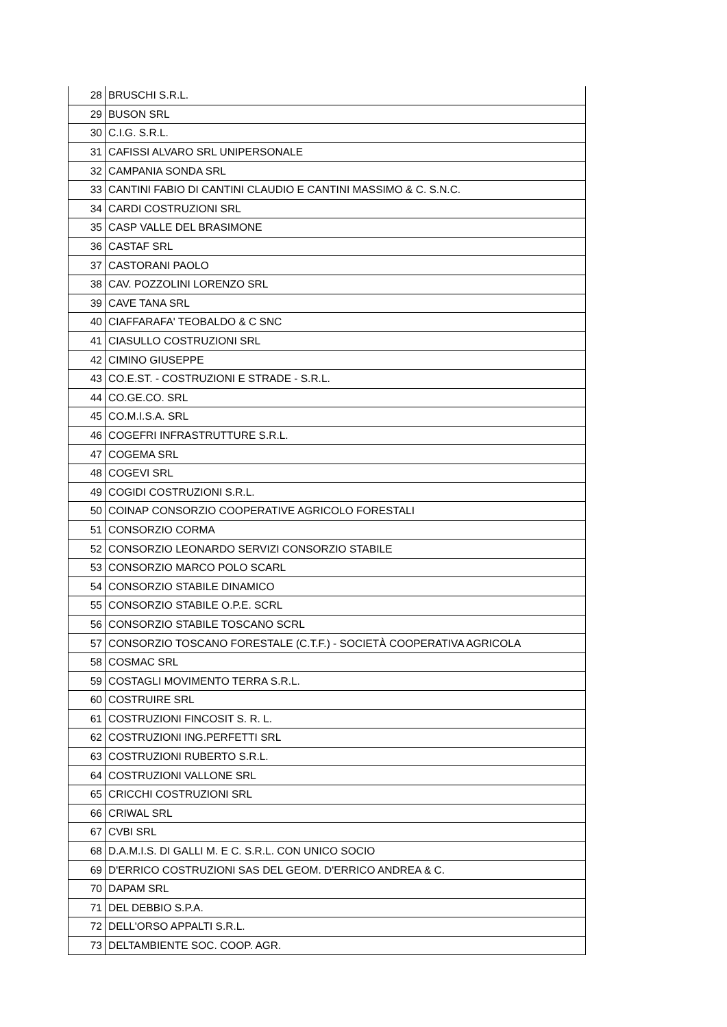| 28 | BRUSCHI S.R.L. |
| 29 | BUSON SRL |
| 30 | C.I.G. S.R.L. |
| 31 | CAFISSI ALVARO SRL UNIPERSONALE |
| 32 | CAMPANIA SONDA SRL |
| 33 | CANTINI FABIO DI CANTINI CLAUDIO E CANTINI MASSIMO & C. S.N.C. |
| 34 | CARDI COSTRUZIONI SRL |
| 35 | CASP VALLE DEL BRASIMONE |
| 36 | CASTAF SRL |
| 37 | CASTORANI PAOLO |
| 38 | CAV. POZZOLINI LORENZO SRL |
| 39 | CAVE TANA SRL |
| 40 | CIAFFARAFA' TEOBALDO & C SNC |
| 41 | CIASULLO COSTRUZIONI SRL |
| 42 | CIMINO GIUSEPPE |
| 43 | CO.E.ST. - COSTRUZIONI E STRADE - S.R.L. |
| 44 | CO.GE.CO. SRL |
| 45 | CO.M.I.S.A. SRL |
| 46 | COGEFRI INFRASTRUTTURE S.R.L. |
| 47 | COGEMA SRL |
| 48 | COGEVI SRL |
| 49 | COGIDI COSTRUZIONI S.R.L. |
| 50 | COINAP CONSORZIO COOPERATIVE AGRICOLO FORESTALI |
| 51 | CONSORZIO CORMA |
| 52 | CONSORZIO LEONARDO SERVIZI CONSORZIO STABILE |
| 53 | CONSORZIO MARCO POLO SCARL |
| 54 | CONSORZIO STABILE DINAMICO |
| 55 | CONSORZIO STABILE O.P.E. SCRL |
| 56 | CONSORZIO STABILE TOSCANO SCRL |
| 57 | CONSORZIO TOSCANO FORESTALE (C.T.F.) - SOCIETÀ COOPERATIVA AGRICOLA |
| 58 | COSMAC SRL |
| 59 | COSTAGLI MOVIMENTO TERRA S.R.L. |
| 60 | COSTRUIRE SRL |
| 61 | COSTRUZIONI FINCOSIT S. R. L. |
| 62 | COSTRUZIONI ING.PERFETTI SRL |
| 63 | COSTRUZIONI RUBERTO S.R.L. |
| 64 | COSTRUZIONI VALLONE SRL |
| 65 | CRICCHI COSTRUZIONI SRL |
| 66 | CRIWAL SRL |
| 67 | CVBI SRL |
| 68 | D.A.M.I.S. DI GALLI M. E C. S.R.L. CON UNICO SOCIO |
| 69 | D'ERRICO COSTRUZIONI SAS DEL GEOM. D'ERRICO ANDREA & C. |
| 70 | DAPAM SRL |
| 71 | DEL DEBBIO S.P.A. |
| 72 | DELL'ORSO APPALTI S.R.L. |
| 73 | DELTAMBIENTE SOC. COOP. AGR. |